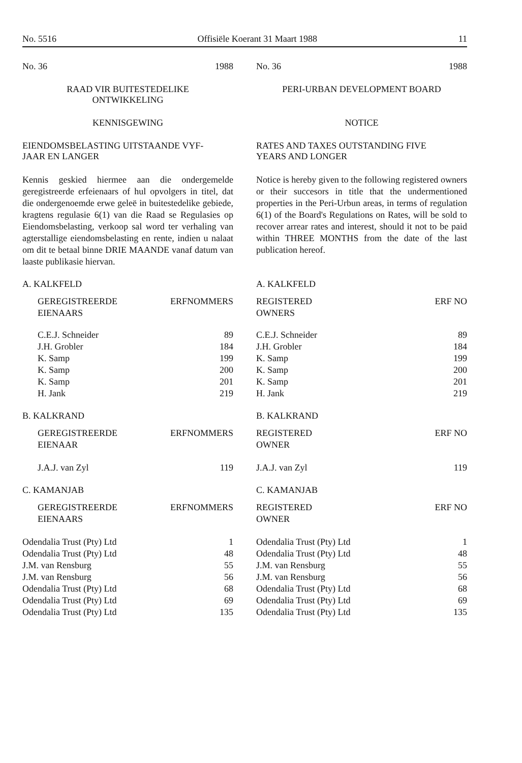No. 5516 Offisiële Koerant 31 Maart 1988 11
No. 36 1988
RAAD VIR BUITESTEDELIKE
ONTWIKKELING
KENNISGEWING
EIENDOMSBELASTING UITSTAANDE VYF-
JAAR EN LANGER
Kennis geskied hiermee aan die ondergemelde geregistreerde erfeienaars of hul opvolgers in titel, dat die ondergenoemde erwe geleë in buitestedelike gebiede, kragtens regulasie 6(1) van die Raad se Regulasies op Eiendomsbelasting, verkoop sal word ter verhaling van agterstallige eiendomsbelasting en rente, indien u nalaat om dit te betaal binne DRIE MAANDE vanaf datum van laaste publikasie hiervan.
A. KALKFELD
| GEREGISTREERDE EIENAARS | ERFNOMMERS |
| --- | --- |
| C.E.J. Schneider | 89 |
| J.H. Grobler | 184 |
| K. Samp | 199 |
| K. Samp | 200 |
| K. Samp | 201 |
| H. Jank | 219 |
B. KALKRAND
| GEREGISTREERDE EIENAAR | ERFNOMMERS |
| --- | --- |
| J.A.J. van Zyl | 119 |
C. KAMANJAB
| GEREGISTREERDE EIENAARS | ERFNOMMERS |
| --- | --- |
| Odendalia Trust (Pty) Ltd | 1 |
| Odendalia Trust (Pty) Ltd | 48 |
| J.M. van Rensburg | 55 |
| J.M. van Rensburg | 56 |
| Odendalia Trust (Pty) Ltd | 68 |
| Odendalia Trust (Pty) Ltd | 69 |
| Odendalia Trust (Pty) Ltd | 135 |
No. 36 1988
PERI-URBAN DEVELOPMENT BOARD
NOTICE
RATES AND TAXES OUTSTANDING FIVE
YEARS AND LONGER
Notice is hereby given to the following registered owners or their succesors in title that the undermentioned properties in the Peri-Urbun areas, in terms of regulation 6(1) of the Board's Regulations on Rates, will be sold to recover arrear rates and interest, should it not to be paid within THREE MONTHS from the date of the last publication hereof.
A. KALKFELD
| REGISTERED OWNERS | ERF NO |
| --- | --- |
| C.E.J. Schneider | 89 |
| J.H. Grobler | 184 |
| K. Samp | 199 |
| K. Samp | 200 |
| K. Samp | 201 |
| H. Jank | 219 |
B. KALKRAND
| REGISTERED OWNER | ERF NO |
| --- | --- |
| J.A.J. van Zyl | 119 |
C. KAMANJAB
| REGISTERED OWNER | ERF NO |
| --- | --- |
| Odendalia Trust (Pty) Ltd | 1 |
| Odendalia Trust (Pty) Ltd | 48 |
| J.M. van Rensburg | 55 |
| J.M. van Rensburg | 56 |
| Odendalia Trust (Pty) Ltd | 68 |
| Odendalia Trust (Pty) Ltd | 69 |
| Odendalia Trust (Pty) Ltd | 135 |